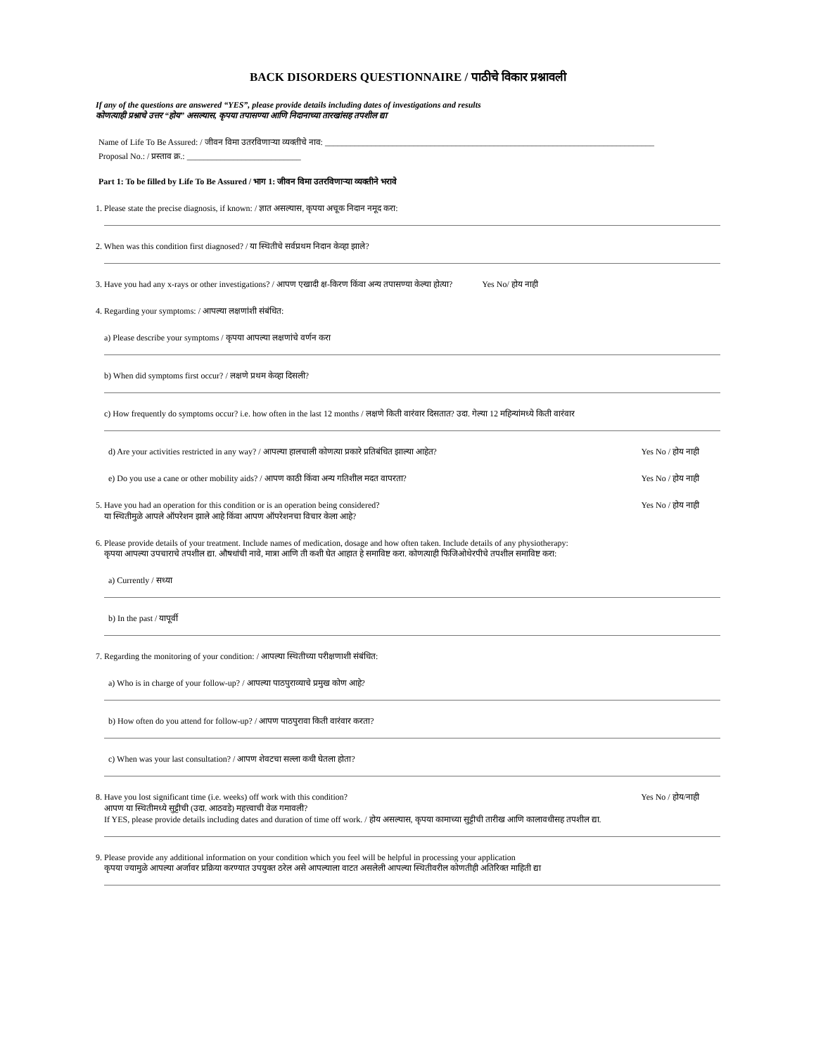BACK DISORDERS QUESTIONNAIRE / पाठीचे विकार प्रश्नावली
If any of the questions are answered “YES”, please provide details including dates of investigations and results
कोणत्याही प्रश्नाचे उत्तर “होय” असल्यास, कृपया तपासण्या आणि निदानाच्या तारखांसह तपशील द्या
Name of Life To Be Assured: / जीवन विमा उतरविणाऱ्या व्यक्तीचे नाव: ______________________________________________________________________________
Proposal No.: / प्रस्ताव क्र.: ___________________________
Part 1: To be filled by Life To Be Assured / भाग 1: जीवन विमा उतरविणाऱ्या व्यक्तीने भरावे
1. Please state the precise diagnosis, if known: / ज्ञात असल्यास, कृपया अचूक निदान नमूद करा:
2. When was this condition first diagnosed? / या स्थितीचे सर्वप्रथम निदान केव्हा झाले?
3. Have you had any x-rays or other investigations? / आपण एखादी क्ष-किरण किंवा अन्य तपासण्या केल्या होत्या? Yes No/ होय नाही
4. Regarding your symptoms: / आपल्या लक्षणांशी संबंधित:
a) Please describe your symptoms / कृपया आपल्या लक्षणांचे वर्णन करा
b) When did symptoms first occur? / लक्षणे प्रथम केव्हा दिसली?
c) How frequently do symptoms occur? i.e. how often in the last 12 months / लक्षणे किती वारंवार दिसतात? उदा. गेल्या 12 महिन्यांमध्ये किती वारंवार
d) Are your activities restricted in any way? / आपल्या हालचाली कोणत्या प्रकारे प्रतिबंधित झाल्या आहेत? Yes No / होय नाही
e) Do you use a cane or other mobility aids? / आपण काठी किंवा अन्य गतिशील मदत वापरता? Yes No / होय नाही
5. Have you had an operation for this condition or is an operation being considered? Yes No / होय नाही
या स्थितीमुळे आपले ऑपरेशन झाले आहे किंवा आपण ऑपरेशनचा विचार केला आहे?
6. Please provide details of your treatment. Include names of medication, dosage and how often taken. Include details of any physiotherapy:
कृपया आपल्या उपचाराचे तपशील द्या. औषधांची नावे, मात्रा आणि ती कशी घेत आहात हे समाविष्ट करा. कोणत्याही फिजिओथेरपीचे तपशील समाविष्ट करा:
a) Currently / सध्या
b) In the past / यापूर्वी
7. Regarding the monitoring of your condition: / आपल्या स्थितीच्या परीक्षणाशी संबंधित:
a) Who is in charge of your follow-up? / आपल्या पाठपुराव्याचे प्रमुख कोण आहे?
b) How often do you attend for follow-up? / आपण पाठपुरावा किती वारंवार करता?
c) When was your last consultation? / आपण शेवटचा सल्ला कधी घेतला होता?
8. Have you lost significant time (i.e. weeks) off work with this condition? Yes No / होय/नाही
आपण या स्थितीमध्ये सुट्टीची (उदा. आठवडे) महत्त्वाची वेळ गमावली?
If YES, please provide details including dates and duration of time off work. / होय असल्यास, कृपया कामाच्या सुट्टीची तारीख आणि कालावधीसह तपशील द्या.
9. Please provide any additional information on your condition which you feel will be helpful in processing your application
कृपया ज्यामुळे आपल्या अर्जावर प्रक्रिया करण्यात उपयुक्त ठरेल असे आपल्याला वाटत असलेली आपल्या स्थितीवरील कोणतीही अतिरिक्त माहिती द्या